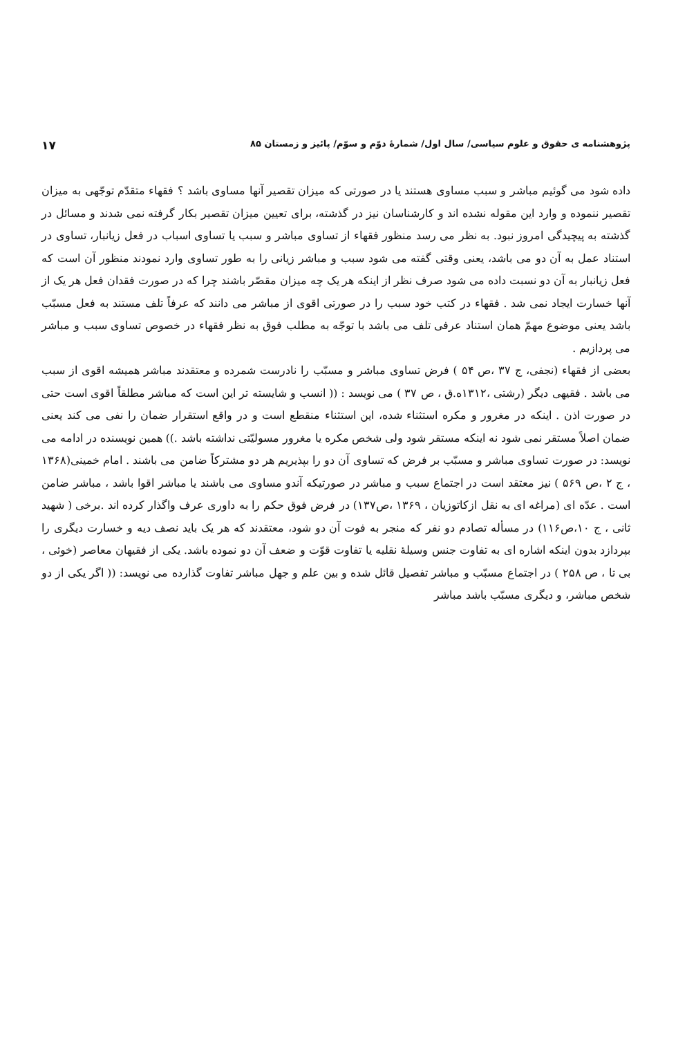پژوهشنامه ی حقوق و علوم سیاسی/ سال اول/ شمارهٔ دوّم و سوّم/ پائیز و زمستان ۸۵ ۱۷
داده شود می گوئیم مباشر و سبب مساوی هستند یا در صورتی که میزان تقصیر آنها مساوی باشد ؟ فقهاء متقدّم توجّهی به میزان تقصیر ننموده و وارد این مقوله نشده اند و کارشناسان نیز در گذشته، برای تعیین میزان تقصیر بکار گرفته نمی شدند و مسائل در گذشته به پیچیدگی امروز نبود. به نظر می رسد منظور فقهاء از تساوی مباشر و سبب یا تساوی اسباب در فعل زیانبار، تساوی در استناد عمل به آن دو می باشد، یعنی وقتی گفته می شود سبب و مباشر زیانی را به طور تساوی وارد نمودند منظور آن است که فعل زیانبار به آن دو نسبت داده می شود صرف نظر از اینکه هر یک چه میزان مقصّر باشند چرا که در صورت فقدان فعل هر یک از آنها خسارت ایجاد نمی شد . فقهاء در کتب خود سبب را در صورتی اقوی از مباشر می دانند که عرفاً تلف مستند به فعل مسبّب باشد یعنی موضوع مهمّ همان استناد عرفی تلف می باشد با توجّه به مطلب فوق به نظر فقهاء در خصوص تساوی سبب و مباشر می پردازیم .
بعضی از فقهاء (نجفی، ج ۳۷ ،ص ۵۴ ) فرض تساوی مباشر و مسبّب را نادرست شمرده و معتقدند مباشر همیشه اقوی از سبب می باشد . فقیهی دیگر (رشتی ،۱۳۱۲ه.ق ، ص ۳۷ ) می نویسد : (( انسب و شایسته تر این است که مباشر مطلقاً اقوی است حتی در صورت اذن . اینکه در مغرور و مکره استثناء شده، این استثناء منقطع است و در واقع استقرار ضمان را نفی می کند یعنی ضمان اصلاً مستقر نمی شود نه اینکه مستقر شود ولی شخص مکره یا مغرور مسولیّتی نداشته باشد .)) همین نویسنده در ادامه می نویسد: در صورت تساوی مباشر و مسبّب بر فرض که تساوی آن دو را بپذیریم هر دو مشترکاً ضامن می باشند . امام خمینی(۱۳۶۸ ، ج ۲ ،ص ۵۶۹ ) نیز معتقد است در اجتماع سبب و مباشر در صورتیکه آندو مساوی می باشند یا مباشر اقوا باشد ، مباشر ضامن است . عدّه ای (مراغه ای به نقل ازکاتوزیان ، ۱۳۶۹ ،ص۱۳۷) در فرض فوق حکم را به داوری عرف واگذار کرده اند .برخی ( شهید ثانی ، ج ۱۰،ص۱۱۶) در مسأله تصادم دو نفر که منجر به فوت آن دو شود، معتقدند که هر یک باید نصف دیه و خسارت دیگری را بپردازد بدون اینکه اشاره ای به تفاوت جنس وسیلهٔ نقلیه یا تفاوت قوّت و ضعف آن دو نموده باشد. یکی از فقیهان معاصر (خوئی ، بی تا ، ص ۲۵۸ ) در اجتماع مسبّب و مباشر تفصیل قائل شده و بین علم و جهل مباشر تفاوت گذارده می نویسد: (( اگر یکی از دو شخص مباشر، و دیگری مسبّب باشد مباشر